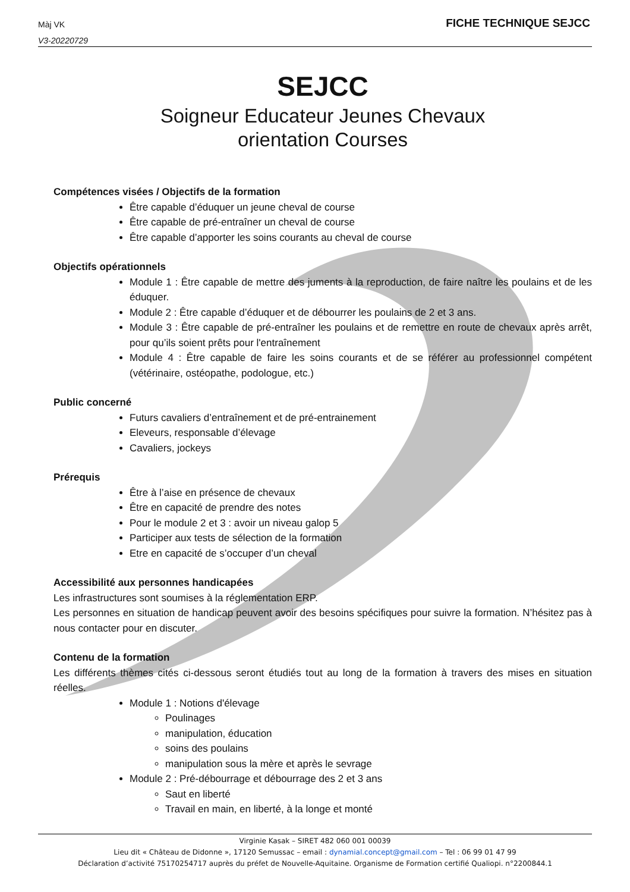Màj VK
V3-20220729
FICHE TECHNIQUE SEJCC
SEJCC
Soigneur Educateur Jeunes Chevaux
orientation Courses
Compétences visées / Objectifs de la formation
Être capable d’éduquer un jeune cheval de course
Être capable de pré-entraîner un cheval de course
Être capable d’apporter les soins courants au cheval de course
Objectifs opérationnels
Module 1 : Être capable de mettre des juments à la reproduction, de faire naître les poulains et de les éduquer.
Module 2 : Être capable d’éduquer et de débourrer les poulains de 2 et 3 ans.
Module 3 : Être capable de pré-entraîner les poulains et de remettre en route de chevaux après arrêt, pour qu’ils soient prêts pour l'entraînement
Module 4 : Être capable de faire les soins courants et de se référer au professionnel compétent (vétérinaire, ostéopathe, podologue, etc.)
Public concerné
Futurs cavaliers d’entraînement et de pré-entrainement
Eleveurs, responsable d’élevage
Cavaliers, jockeys
Prérequis
Être à l’aise en présence de chevaux
Être en capacité de prendre des notes
Pour le module 2 et 3 : avoir un niveau galop 5
Participer aux tests de sélection de la formation
Etre en capacité de s’occuper d’un cheval
Accessibilité aux personnes handicapées
Les infrastructures sont soumises à la réglementation ERP.
Les personnes en situation de handicap peuvent avoir des besoins spécifiques pour suivre la formation. N’hésitez pas à nous contacter pour en discuter.
Contenu de la formation
Les différents thèmes cités ci-dessous seront étudiés tout au long de la formation à travers des mises en situation réelles.
Module 1 : Notions d'élevage
Poulinages
manipulation, éducation
soins des poulains
manipulation sous la mère et après le sevrage
Module 2 : Pré-débourrage et débourrage des 2 et 3 ans
Saut en liberté
Travail en main, en liberté, à la longe et monté
Virginie Kasak – SIRET 482 060 001 00039
Lieu dit « Château de Didonne », 17120 Semussac – email : dynamial.concept@gmail.com – Tel : 06 99 01 47 99
Déclaration d’activité 75170254717 auprès du préfet de Nouvelle-Aquitaine. Organisme de Formation certifié Qualiopi. n°2200844.1